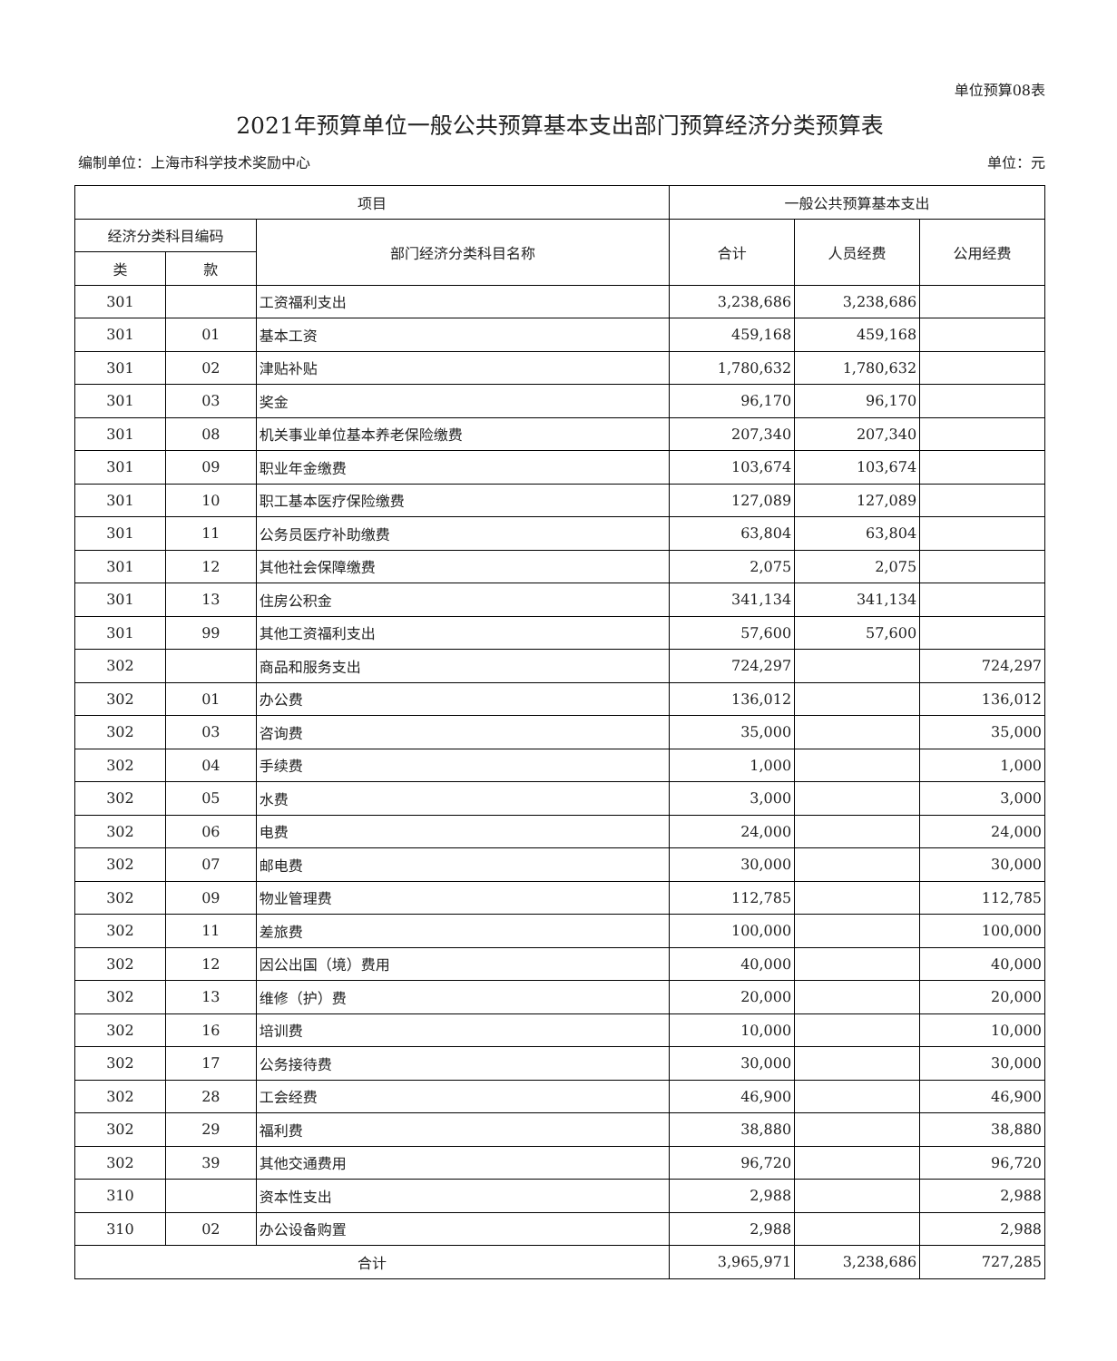单位预算08表
2021年预算单位一般公共预算基本支出部门预算经济分类预算表
编制单位：上海市科学技术奖励中心 单位：元
| 项目 | | | 一般公共预算基本支出 | | |
| --- | --- | --- | --- | --- | --- |
| 经济分类科目编码 | | 部门经济分类科目名称 | 合计 | 人员经费 | 公用经费 |
| 类 | 款 | | | | |
| 301 | | 工资福利支出 | 3,238,686 | 3,238,686 | |
| 301 | 01 | 基本工资 | 459,168 | 459,168 | |
| 301 | 02 | 津贴补贴 | 1,780,632 | 1,780,632 | |
| 301 | 03 | 奖金 | 96,170 | 96,170 | |
| 301 | 08 | 机关事业单位基本养老保险缴费 | 207,340 | 207,340 | |
| 301 | 09 | 职业年金缴费 | 103,674 | 103,674 | |
| 301 | 10 | 职工基本医疗保险缴费 | 127,089 | 127,089 | |
| 301 | 11 | 公务员医疗补助缴费 | 63,804 | 63,804 | |
| 301 | 12 | 其他社会保障缴费 | 2,075 | 2,075 | |
| 301 | 13 | 住房公积金 | 341,134 | 341,134 | |
| 301 | 99 | 其他工资福利支出 | 57,600 | 57,600 | |
| 302 | | 商品和服务支出 | 724,297 | | 724,297 |
| 302 | 01 | 办公费 | 136,012 | | 136,012 |
| 302 | 03 | 咨询费 | 35,000 | | 35,000 |
| 302 | 04 | 手续费 | 1,000 | | 1,000 |
| 302 | 05 | 水费 | 3,000 | | 3,000 |
| 302 | 06 | 电费 | 24,000 | | 24,000 |
| 302 | 07 | 邮电费 | 30,000 | | 30,000 |
| 302 | 09 | 物业管理费 | 112,785 | | 112,785 |
| 302 | 11 | 差旅费 | 100,000 | | 100,000 |
| 302 | 12 | 因公出国（境）费用 | 40,000 | | 40,000 |
| 302 | 13 | 维修（护）费 | 20,000 | | 20,000 |
| 302 | 16 | 培训费 | 10,000 | | 10,000 |
| 302 | 17 | 公务接待费 | 30,000 | | 30,000 |
| 302 | 28 | 工会经费 | 46,900 | | 46,900 |
| 302 | 29 | 福利费 | 38,880 | | 38,880 |
| 302 | 39 | 其他交通费用 | 96,720 | | 96,720 |
| 310 | | 资本性支出 | 2,988 | | 2,988 |
| 310 | 02 | 办公设备购置 | 2,988 | | 2,988 |
| 合计 | | | 3,965,971 | 3,238,686 | 727,285 |